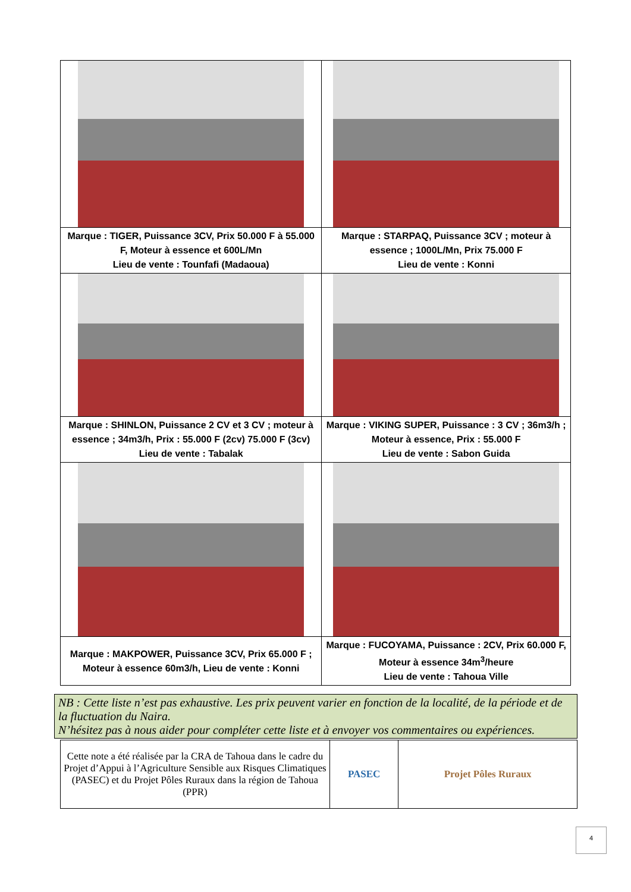| Marque : TIGER, Puissance 3CV, Prix 50.000 F à 55.000 F, Moteur à essence et 600L/Mn Lieu de vente : Tounfafi (Madaoua) | Marque : STARPAQ, Puissance 3CV ; moteur à essence ; 1000L/Mn, Prix 75.000 F Lieu de vente : Konni |
| Marque : SHINLON, Puissance 2 CV et 3 CV ; moteur à essence ; 34m3/h, Prix : 55.000 F (2cv) 75.000 F (3cv) Lieu de vente : Tabalak | Marque : VIKING SUPER, Puissance : 3 CV ; 36m3/h ; Moteur à essence, Prix : 55.000 F Lieu de vente : Sabon Guida |
| Marque : MAKPOWER, Puissance 3CV, Prix 65.000 F ; Moteur à essence 60m3/h, Lieu de vente : Konni | Marque : FUCOYAMA, Puissance : 2CV, Prix 60.000 F, Moteur à essence 34m<sup>3</sup>/heure Lieu de vente : Tahoua Ville |
NB : Cette liste n’est pas exhaustive. Les prix peuvent varier en fonction de la localité, de la période et de la fluctuation du Naira.
N’hésitez pas à nous aider pour compléter cette liste et à envoyer vos commentaires ou expériences.
| Cette note a été réalisée par la CRA de Tahoua dans le cadre du Projet d’Appui à l’Agriculture Sensible aux Risques Climatiques (PASEC) et du Projet Pôles Ruraux dans la région de Tahoua (PPR) | PASEC | Projet Pôles Ruraux |
4